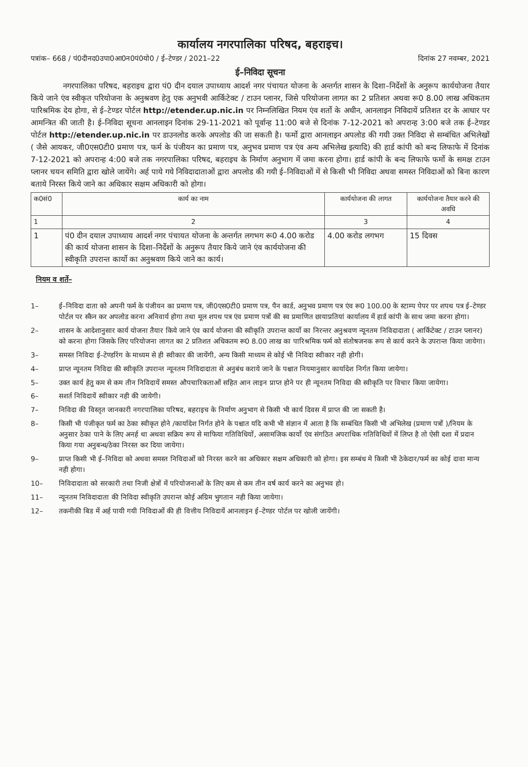कार्यालय नगरपालिका परिषद, बहराइच।
पत्रांक– 668 / पं0दीनद0उपा0आ0न0पं0यो0 / ई–टेण्डर / 2021–22 दिनांक 27 नवम्बर, 2021
ई–निविदा सूचना
नगरपालिका परिषद, बहराइच द्वारा पं0 दीन दयाल उपाध्याय आदर्श नगर पंचायत योजना के अन्तर्गत शासन के दिशा–निर्देशों के अनुरूप कार्ययोजना तैयार किये जाने एंव स्वीकृत परियोजना के अनुश्रवण हेतु एक अनुभवी आर्किटेक्ट / टाउन प्लानर, जिसे परियोजना लागत का 2 प्रतिशत अथवा रू0 8.00 लाख अधिकतम पारिश्रमिक देय होगा, से ई–टेण्डर पोर्टल http://etender.up.nic.in पर निम्नलिखित नियम एंव शर्तो के अधीन, आनलाइन निविदायें प्रतिशत दर के आधार पर आमन्त्रित की जाती है। ई–निविदा सूचना आनलाइन दिनांक 29-11-2021 को पूर्वान्ह 11:00 बजे से दिनांक 7-12-2021 को अपरान्ह 3:00 बजे तक ई–टेण्डर पोर्टल http://etender.up.nic.in पर डाउनलोड करके अपलोड की जा सकती है। फर्मो द्वारा आनलाइन अपलोड की गयी उक्त निविदा से सम्बंधित अभिलेखों ( जैसे आयकर, जी0एस0टी0 प्रमाण पत्र, फर्म के पंजीयन का प्रमाण पत्र, अनुभव प्रमाण पत्र एंव अन्य अभिलेख इत्यादि) की हार्ड कांपी को बन्द लिफाफे में दिनांक 7-12-2021 को अपरान्ह 4:00 बजे तक नगरपालिका परिषद, बहराइच के निर्माण अनुभाग में जमा करना होगा। हार्ड कांपी के बन्द लिफाफे फर्मो के समक्ष टाउन प्लानर चयन समिति द्वारा खोले जायेंगे। अर्ह पाये गये निविदादाताओं द्वारा अपलोड की गयी ई–निविदाओं में से किसी भी निविदा अथवा समस्त निविदाओं को बिना कारण बताये निरस्त किये जाने का अधिकार सक्षम अधिकारी को होगा।
| क0सं0 | कार्य का नाम | कार्ययोजना की लागत | कार्ययोजना तैयार करने की अवधि |
| --- | --- | --- | --- |
| 1 | 2 | 3 | 4 |
| 1 | पं0 दीन दयाल उपाध्याय आदर्श नगर पंचायत योजना के अन्तर्गत लगभग रू0 4.00 करोड की कार्य योजना शासन के दिशा–निर्देशों के अनुरूप तैयार किये जाने एंव कार्ययोजना की स्वीकृति उपरान्त कार्यो का अनुश्रवण किये जाने का कार्य। | 4.00 करोड लगभग | 15 दिवस |
नियम व शर्ते–
1– ई–निविदा दाता को अपनी फर्म के पंजीयन का प्रमाण पत्र, जी0एस0टी0 प्रमाण पत्र, पैन कार्ड, अनुभव प्रमाण पत्र एंव रू0 100.00 के स्टाम्प पेपर पर शपथ पत्र ई–टेण्डर पोर्टल पर स्कैन कर अपलोड करना अनिवार्य होगा तथा मूल शपथ पत्र एंव प्रमाण पत्रों की स्व प्रमाणित छायाप्रतियां कार्यालय में हार्ड कांपी के साथ जमा करना होगा।
2– शासन के आदेशानुसार कार्य योजना तैयार किये जाने एंव कार्य योजना की स्वीकृति उपरान्त कार्यो का निरन्तर अनुश्रवण न्यूनतम निविदादाता ( आर्किटेक्ट / टाउन प्लानर) को करना होगा जिसके लिए परियोजना लागत का 2 प्रतिशत अधिकतम रू0 8.00 लाख का पारिश्रमिक फर्म को संतोषजनक रूप से कार्य करने के उपरान्त किया जायेगा।
3– समस्त निविदा ई–टेण्डरिंग के माध्यम से ही स्वीकार की जायेंगी, अन्य किसी माध्यम से कोई भी निविदा स्वीकार नही होगी।
4– प्राप्त न्यूनतम निविदा की स्वीकृति उपरान्त न्यूनतम निविदादाता से अनुबंध कराये जाने के पश्चात नियमानुसार कार्यादेश निर्गत किया जायेगा।
5– उक्त कार्य हेतु कम से कम तीन निविदायें समस्त औपचारिकताओं सहित आन लाइन प्राप्त होने पर ही न्यूनतम निविदा की स्वीकृति पर विचार किया जायेगा।
6– सशर्त निविदायें स्वीकार नही की जायेगी।
7– निविदा की विस्तृत जानकारी नगरपालिका परिषद, बहराइच के निर्माण अनुभाग से किसी भी कार्य दिवस में प्राप्त की जा सकती है।
8– किसी भी पंजीकृत फर्म का ठेका स्वीकृत होने /कार्यादेश निर्गत होने के पश्चात यदि कभी भी संज्ञान में आता है कि सम्बंधित किसी भी अभिलेख (प्रमाण पत्रों )/नियम के अनुसार ठेका पाने के लिए अनर्ह था अथवा सक्रिय रूप से माफिया गतिविधियों, असामजिक कार्यो एंव संगठित अपराधिक गतिविधियों में लिप्त है तो ऐसी दशा में प्रदान किया गया अनुबन्ध/ठेका निरस्त कर दिया जायेगा।
9– प्राप्त किसी भी ई–निविदा को अथवा समस्त निविदाओं को निरस्त करने का अधिकार सक्षम अधिकारी को होगा। इस सम्बंध मे किसी भी ठेकेदार/फर्म का कोई दावा मान्य नही होगा।
10– निविदादाता को सरकारी तथा निजी क्षेत्रों में परियोजनाओं के लिए कम से कम तीन वर्ष कार्य करने का अनुभव हो।
11– न्यूनतम निविदादाता की निविदा स्वीकृति उपरान्त कोई अग्रिम भुगतान नही किया जायेगा।
12– तकनीकी बिड में अर्ह पायी गयी निविदाओं की ही वित्तीय निविदायें आनलाइन ई–टेण्डर पोर्टल पर खोली जायेंगी।